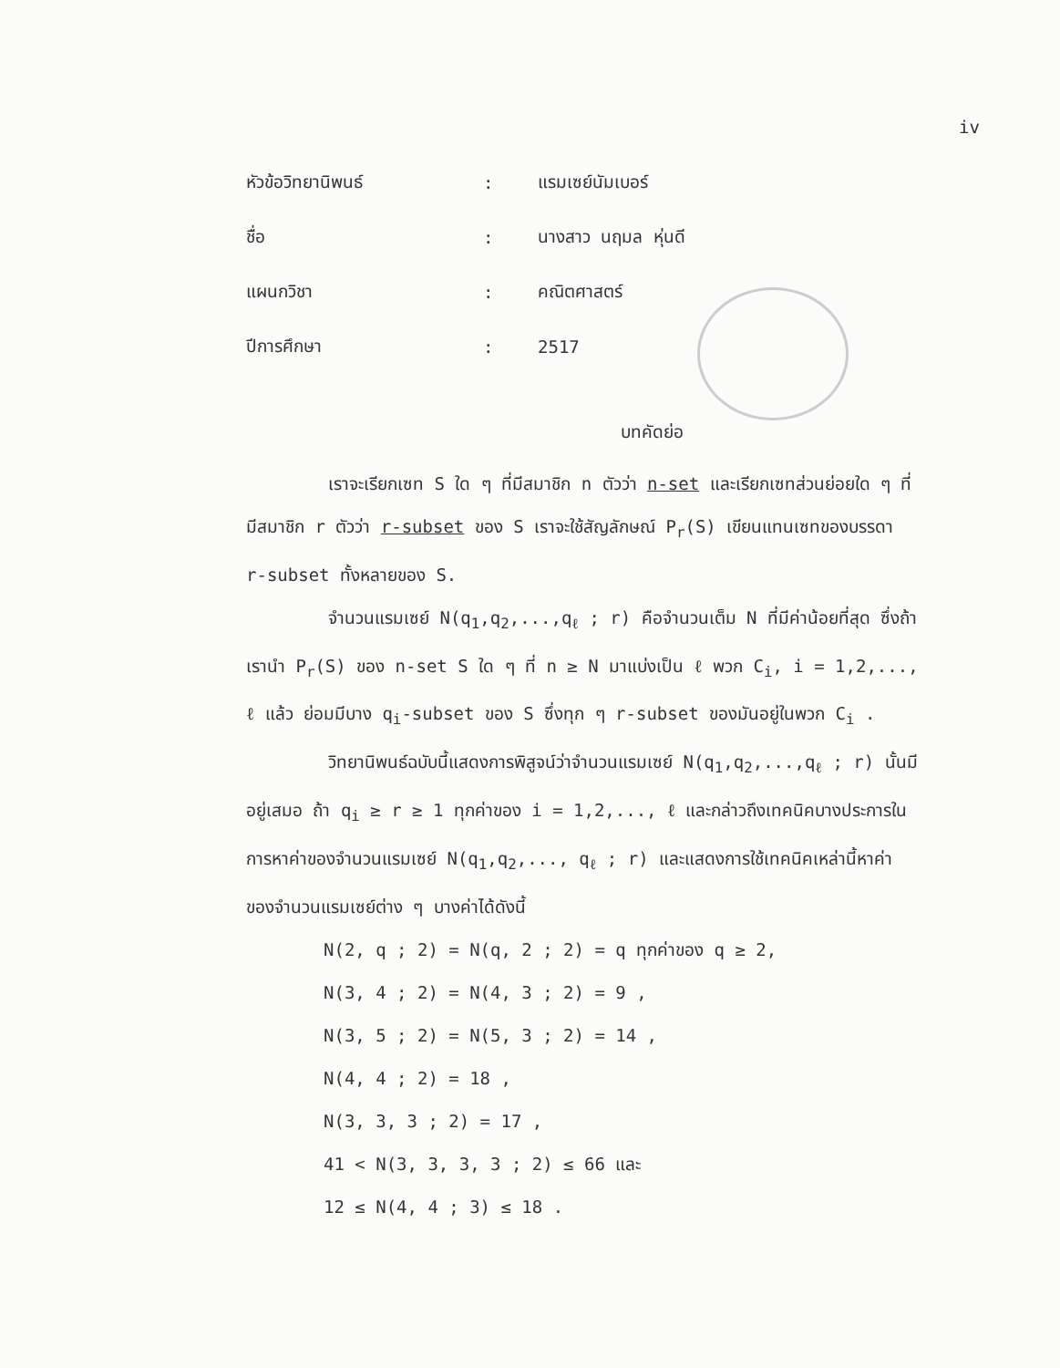iv
หัวข้อวิทยานิพนธ์: แรมเซย์นัมเบอร์
ชื่อ: นางสาว นฤมล หุ่นดี
แผนกวิชา: คณิตศาสตร์
ปีการศึกษา: 2517
บทคัดย่อ
เราจะเรียกเซท S ใด ๆ ที่มีสมาชิก n ตัวว่า n-set และเรียกเซทส่วนย่อยใด ๆ ที่มีสมาชิก r ตัวว่า r-subset ของ S เราจะใช้สัญลักษณ์ P<sub>r</sub>(S) เขียนแทนเซทของบรรดา r-subset ทั้งหลายของ S.
จำนวนแรมเซย์ N(q<sub>1</sub>,q<sub>2</sub>,...,q<sub>ℓ</sub> ; r) คือจำนวนเต็ม N ที่มีค่าน้อยที่สุด ซึ่งถ้าเรานำ P<sub>r</sub>(S) ของ n-set S ใด ๆ ที่ n ≥ N มาแบ่งเป็น ℓ พวก C<sub>i</sub>, i = 1,2,..., ℓ แล้ว ย่อมมีบาง q<sub>i</sub>-subset ของ S ซึ่งทุก ๆ r-subset ของมันอยู่ในพวก C<sub>i</sub> .
วิทยานิพนธ์ฉบับนี้แสดงการพิสูจน์ว่าจำนวนแรมเซย์ N(q<sub>1</sub>,q<sub>2</sub>,...,q<sub>ℓ</sub> ; r) นั้นมีอยู่เสมอ ถ้า q<sub>i</sub> ≥ r ≥ 1 ทุกค่าของ i = 1,2,..., ℓ และกล่าวถึงเทคนิคบางประการในการหาค่าของจำนวนแรมเซย์ N(q<sub>1</sub>,q<sub>2</sub>,..., q<sub>ℓ</sub> ; r) และแสดงการใช้เทคนิคเหล่านี้หาค่าของจำนวนแรมเซย์ต่าง ๆ บางค่าได้ดังนี้
N(2, q ; 2) = N(q, 2 ; 2) = q ทุกค่าของ q ≥ 2,
N(3, 4 ; 2) = N(4, 3 ; 2) = 9 ,
N(3, 5 ; 2) = N(5, 3 ; 2) = 14 ,
N(4, 4 ; 2) = 18 ,
N(3, 3, 3 ; 2) = 17 ,
41 < N(3, 3, 3, 3 ; 2) ≤ 66 และ
12 ≤ N(4, 4 ; 3) ≤ 18 .